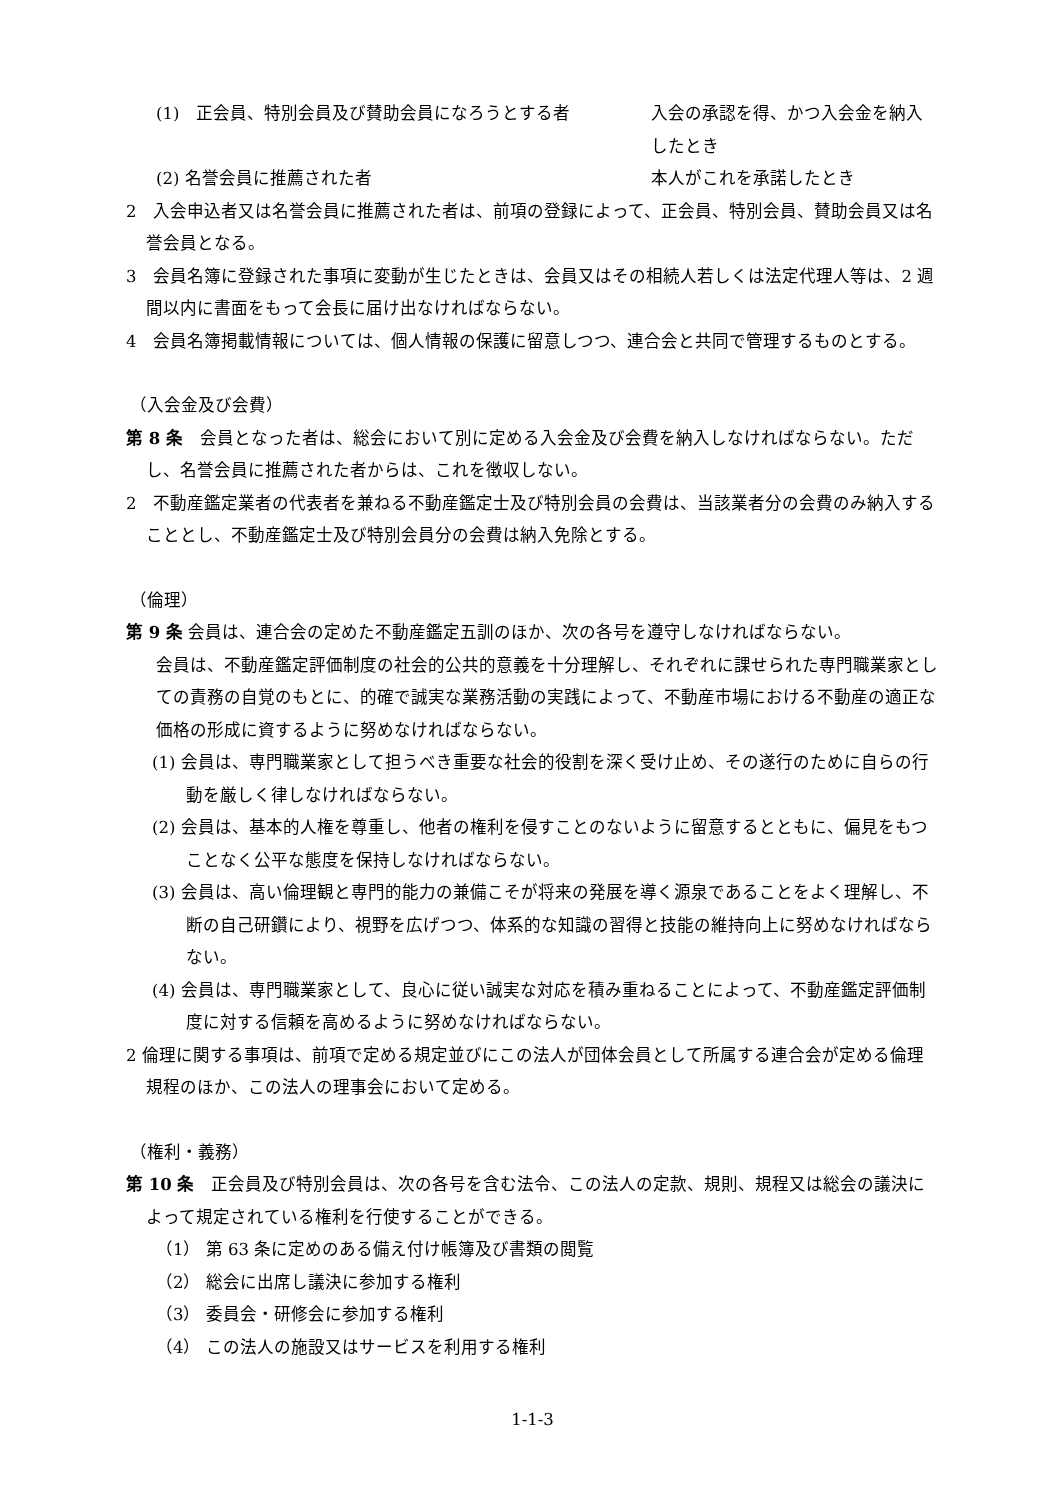(1)　正会員、特別会員及び賛助会員になろうとする者 入会の承認を得、かつ入会金を納入したとき
(2) 名誉会員に推薦された者 本人がこれを承諾したとき
2　入会申込者又は名誉会員に推薦された者は、前項の登録によって、正会員、特別会員、賛助会員又は名誉会員となる。
3　会員名簿に登録された事項に変動が生じたときは、会員又はその相続人若しくは法定代理人等は、2 週間以内に書面をもって会長に届け出なければならない。
4　会員名簿掲載情報については、個人情報の保護に留意しつつ、連合会と共同で管理するものとする。
（入会金及び会費）
第 8 条　会員となった者は、総会において別に定める入会金及び会費を納入しなければならない。ただし、名誉会員に推薦された者からは、これを徴収しない。
2　不動産鑑定業者の代表者を兼ねる不動産鑑定士及び特別会員の会費は、当該業者分の会費のみ納入することとし、不動産鑑定士及び特別会員分の会費は納入免除とする。
（倫理）
第 9 条 会員は、連合会の定めた不動産鑑定五訓のほか、次の各号を遵守しなければならない。
会員は、不動産鑑定評価制度の社会的公共的意義を十分理解し、それぞれに課せられた専門職業家としての責務の自覚のもとに、的確で誠実な業務活動の実践によって、不動産市場における不動産の適正な価格の形成に資するように努めなければならない。
(1) 会員は、専門職業家として担うべき重要な社会的役割を深く受け止め、その遂行のために自らの行動を厳しく律しなければならない。
(2) 会員は、基本的人権を尊重し、他者の権利を侵すことのないように留意するとともに、偏見をもつことなく公平な態度を保持しなければならない。
(3) 会員は、高い倫理観と専門的能力の兼備こそが将来の発展を導く源泉であることをよく理解し、不断の自己研鑽により、視野を広げつつ、体系的な知識の習得と技能の維持向上に努めなければならない。
(4) 会員は、専門職業家として、良心に従い誠実な対応を積み重ねることによって、不動産鑑定評価制度に対する信頼を高めるように努めなければならない。
2 倫理に関する事項は、前項で定める規定並びにこの法人が団体会員として所属する連合会が定める倫理規程のほか、この法人の理事会において定める。
（権利・義務）
第 10 条　正会員及び特別会員は、次の各号を含む法令、この法人の定款、規則、規程又は総会の議決によって規定されている権利を行使することができる。
（1） 第 63 条に定めのある備え付け帳簿及び書類の閲覧
（2） 総会に出席し議決に参加する権利
（3） 委員会・研修会に参加する権利
（4） この法人の施設又はサービスを利用する権利
1-1-3